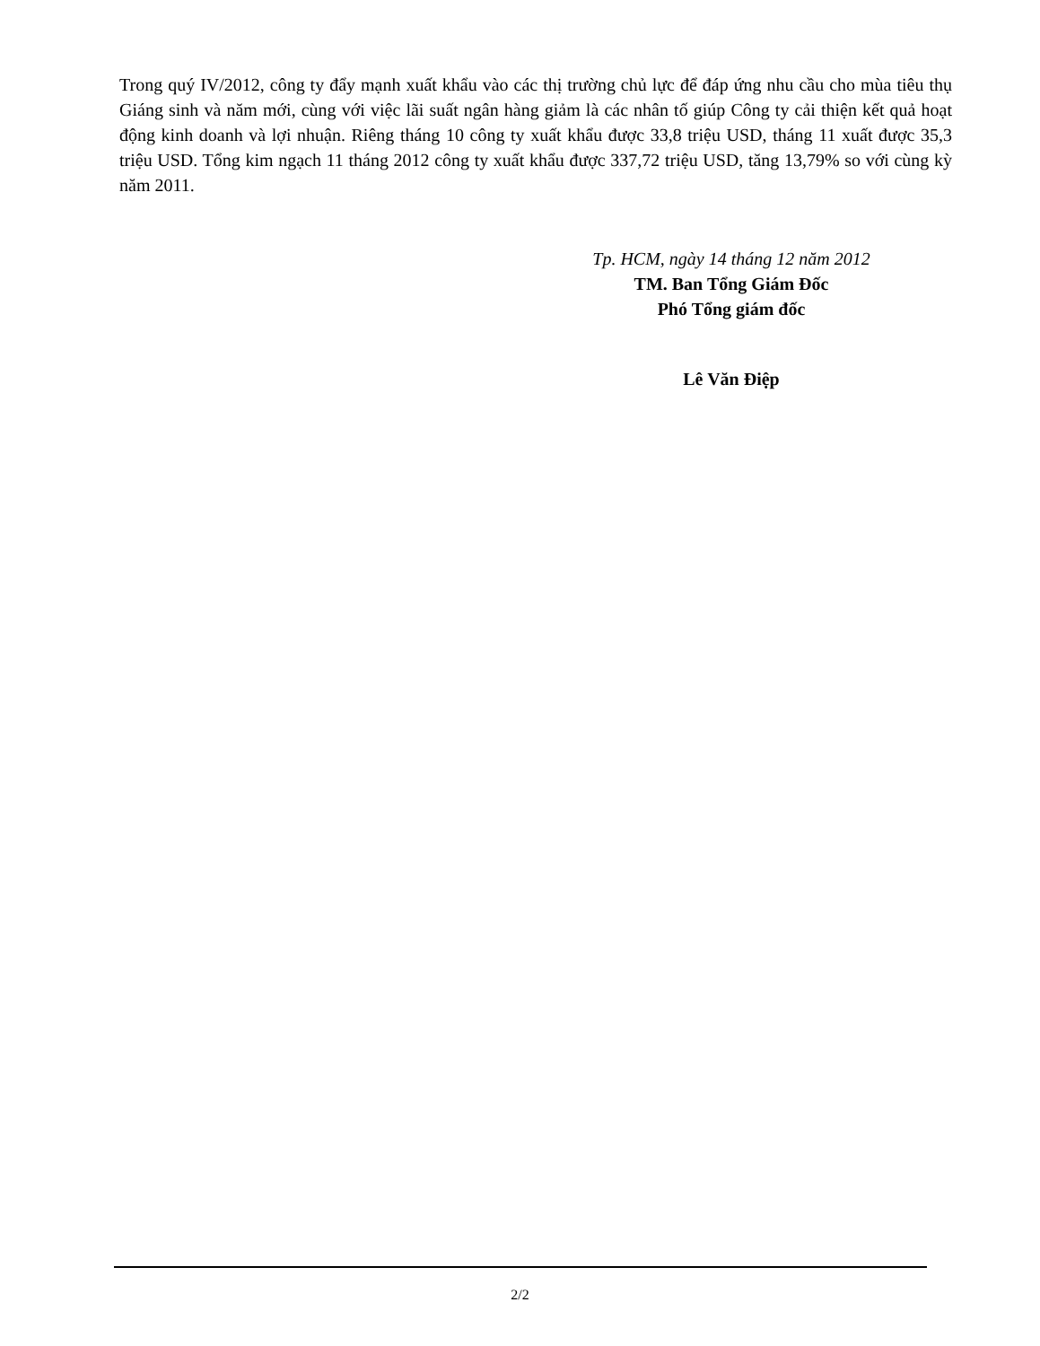Trong quý IV/2012, công ty đẩy mạnh xuất khẩu vào các thị trường chủ lực để đáp ứng nhu cầu cho mùa tiêu thụ Giáng sinh và năm mới, cùng với việc lãi suất ngân hàng giảm là các nhân tố giúp Công ty cải thiện kết quả hoạt động kinh doanh và lợi nhuận. Riêng tháng 10 công ty xuất khẩu được 33,8 triệu USD, tháng 11 xuất được 35,3 triệu USD. Tổng kim ngạch 11 tháng 2012 công ty xuất khẩu được 337,72 triệu USD, tăng 13,79% so với cùng kỳ năm 2011.
Tp. HCM, ngày 14 tháng 12 năm 2012
TM. Ban Tổng Giám Đốc
Phó Tổng giám đốc
Lê Văn Điệp
2/2